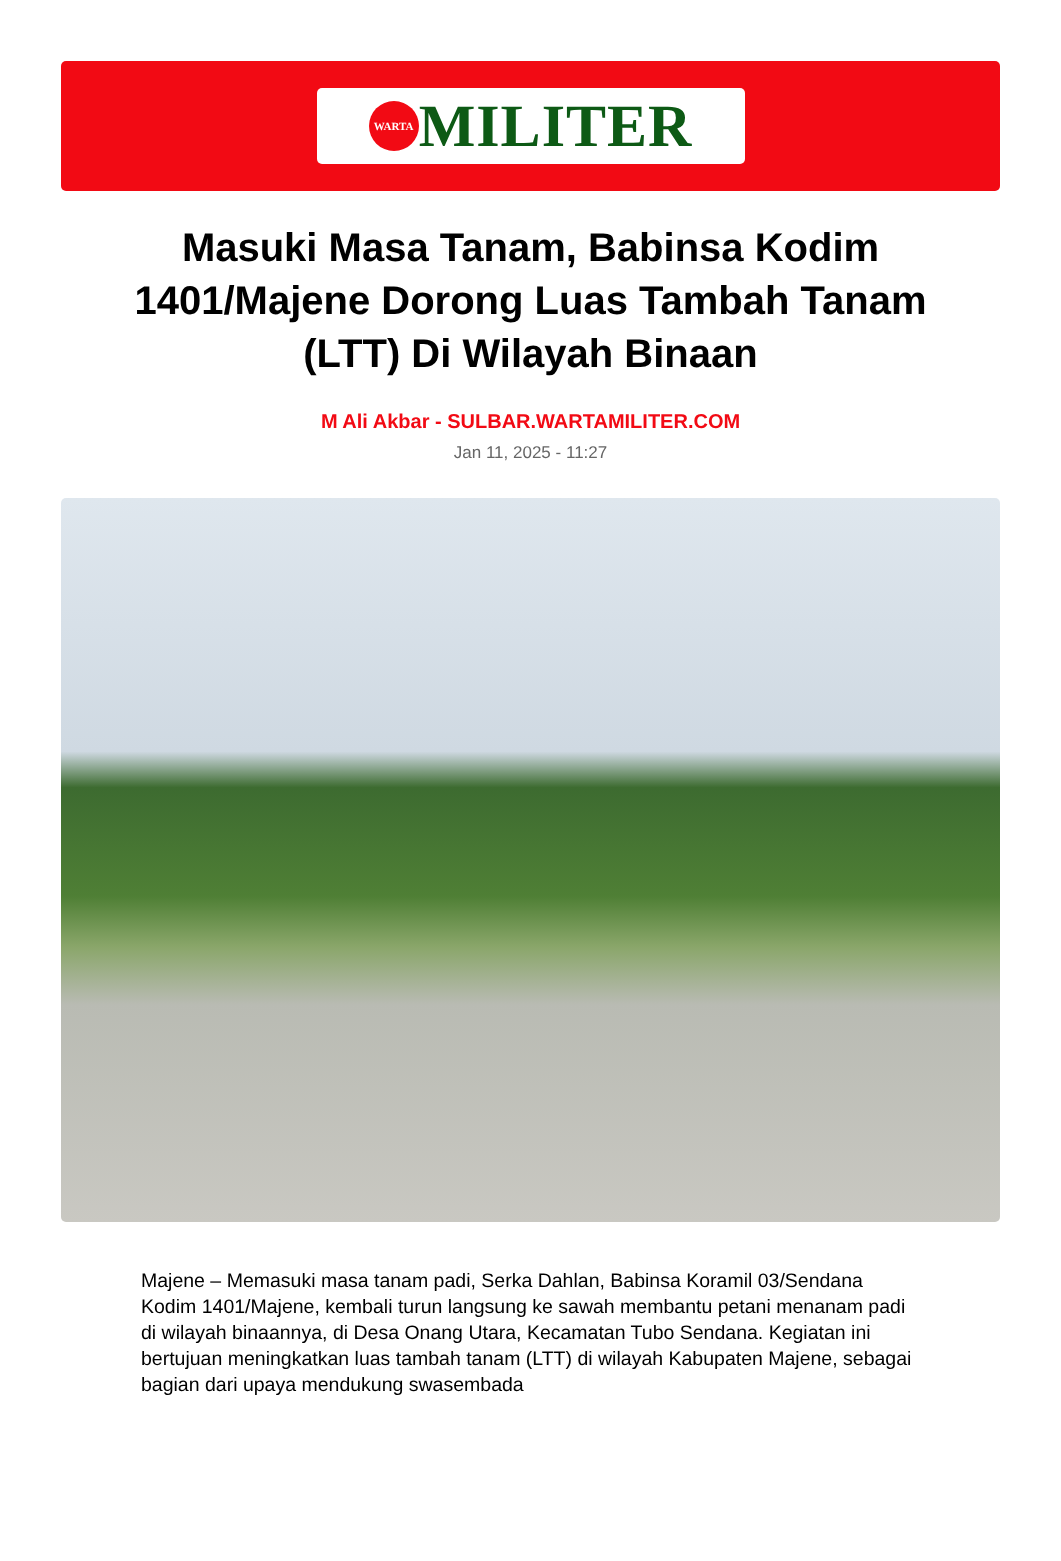WARTA
MILITER
Masuki Masa Tanam, Babinsa Kodim 1401/Majene Dorong Luas Tambah Tanam (LTT) Di Wilayah Binaan
M Ali Akbar - SULBAR.WARTAMILITER.COM
Jan 11, 2025 - 11:27
Majene – Memasuki masa tanam padi, Serka Dahlan, Babinsa Koramil 03/Sendana Kodim 1401/Majene, kembali turun langsung ke sawah membantu petani menanam padi di wilayah binaannya, di Desa Onang Utara, Kecamatan Tubo Sendana. Kegiatan ini bertujuan meningkatkan luas tambah tanam (LTT) di wilayah Kabupaten Majene, sebagai bagian dari upaya mendukung swasembada